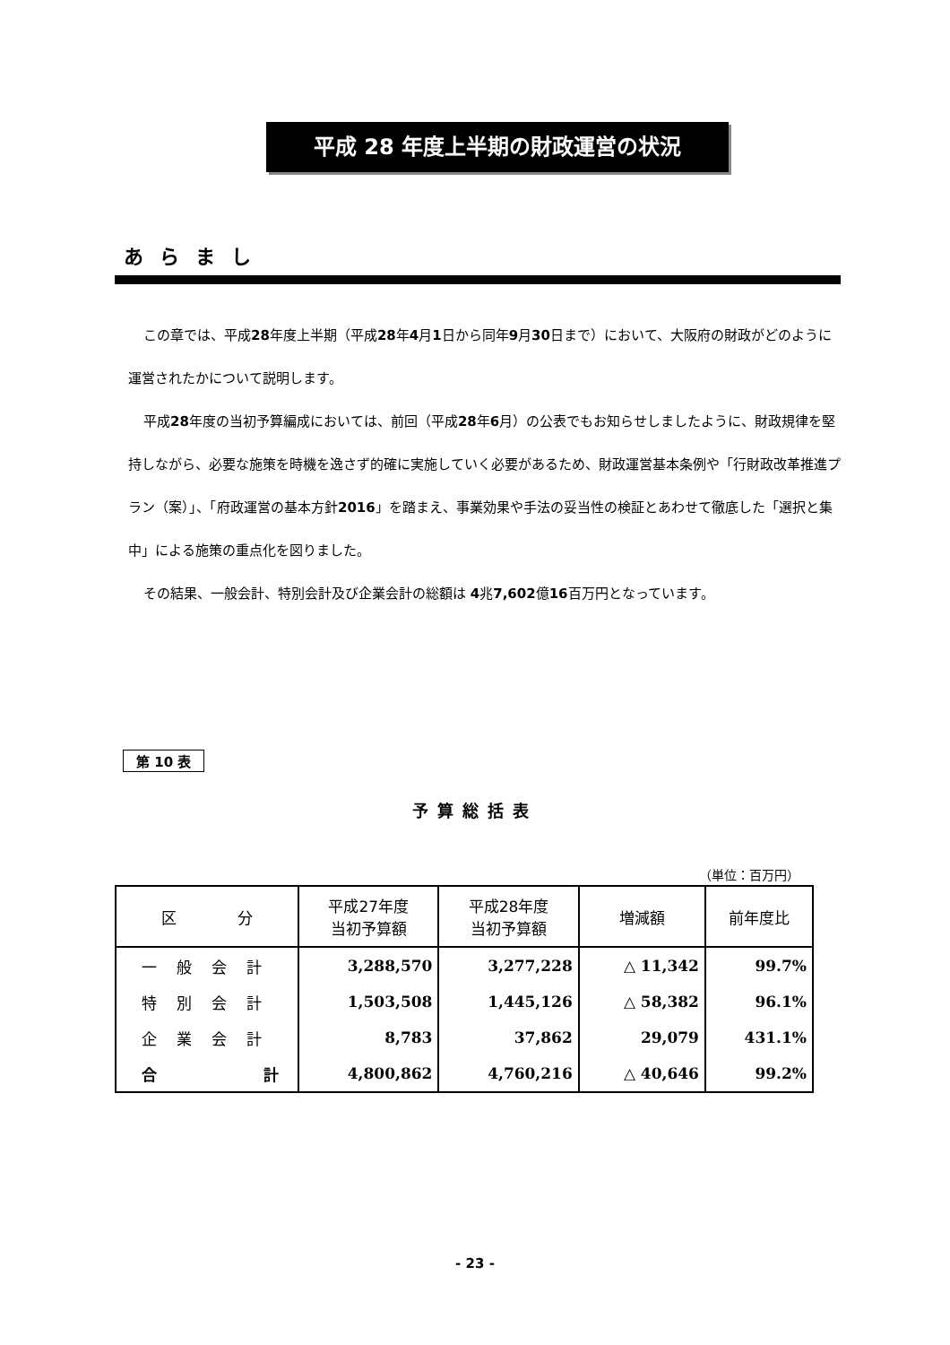平成 28 年度上半期の財政運営の状況
あらまし
この章では、平成28年度上半期（平成28年4月1日から同年9月30日まで）において、大阪府の財政がどのように運営されたかについて説明します。
平成28年度の当初予算編成においては、前回（平成28年6月）の公表でもお知らせしましたように、財政規律を堅持しながら、必要な施策を時機を逸さず的確に実施していく必要があるため、財政運営基本条例や「行財政改革推進プラン（案）」、「府政運営の基本方針2016」を踏まえ、事業効果や手法の妥当性の検証とあわせて徹底した「選択と集中」による施策の重点化を図りました。
その結果、一般会計、特別会計及び企業会計の総額は 4兆7,602億16百万円となっています。
第 10 表
予算総括表
（単位：百万円）
| 区 分 | 平成27年度 当初予算額 | 平成28年度 当初予算額 | 増減額 | 前年度比 |
| --- | --- | --- | --- | --- |
| 一般会計 | 3,288,570 | 3,277,228 | △ 11,342 | 99.7% |
| 特別会計 | 1,503,508 | 1,445,126 | △ 58,382 | 96.1% |
| 企業会計 | 8,783 | 37,862 | 29,079 | 431.1% |
| 合 計 | 4,800,862 | 4,760,216 | △ 40,646 | 99.2% |
- 23 -